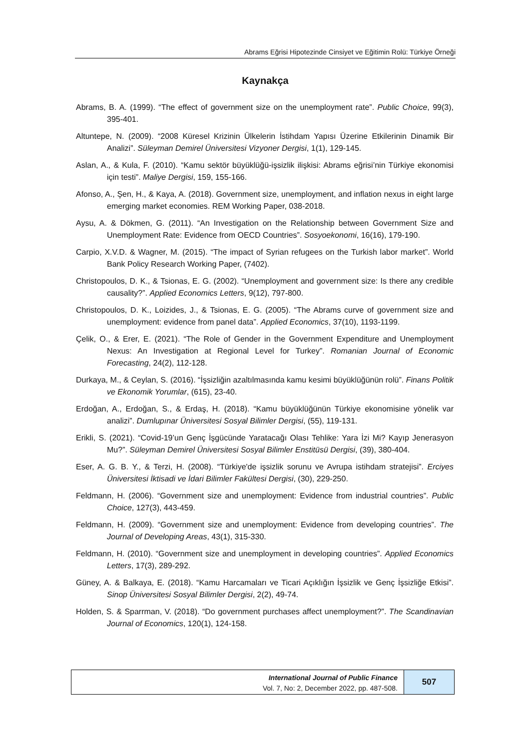Abrams Eğrisi Hipotezinde Cinsiyet ve Eğitimin Rolü: Türkiye Örneği
Kaynakça
Abrams, B. A. (1999). “The effect of government size on the unemployment rate”. Public Choice, 99(3), 395-401.
Altuntepe, N. (2009). “2008 Küresel Krizinin Ülkelerin İstihdam Yapısı Üzerine Etkilerinin Dinamik Bir Analizi”. Süleyman Demirel Üniversitesi Vizyoner Dergisi, 1(1), 129-145.
Aslan, A., & Kula, F. (2010). “Kamu sektör büyüklüğü-işsizlik ilişkisi: Abrams eğrisi’nin Türkiye ekonomisi için testi”. Maliye Dergisi, 159, 155-166.
Afonso, A., Şen, H., & Kaya, A. (2018). Government size, unemployment, and inflation nexus in eight large emerging market economies. REM Working Paper, 038-2018.
Aysu, A. & Dökmen, G. (2011). “An Investigation on the Relationship between Government Size and Unemployment Rate: Evidence from OECD Countries”. Sosyoekonomi, 16(16), 179-190.
Carpio, X.V.D. & Wagner, M. (2015). “The impact of Syrian refugees on the Turkish labor market”. World Bank Policy Research Working Paper, (7402).
Christopoulos, D. K., & Tsionas, E. G. (2002). “Unemployment and government size: Is there any credible causality?”. Applied Economics Letters, 9(12), 797-800.
Christopoulos, D. K., Loizides, J., & Tsionas, E. G. (2005). “The Abrams curve of government size and unemployment: evidence from panel data”. Applied Economics, 37(10), 1193-1199.
Çelik, O., & Erer, E. (2021). “The Role of Gender in the Government Expenditure and Unemployment Nexus: An Investigation at Regional Level for Turkey”. Romanian Journal of Economic Forecasting, 24(2), 112-128.
Durkaya, M., & Ceylan, S. (2016). “İşsizliğin azaltılmasında kamu kesimi büyüklüğünün rolü”. Finans Politik ve Ekonomik Yorumlar, (615), 23-40.
Erdoğan, A., Erdoğan, S., & Erdaş, H. (2018). “Kamu büyüklüğünün Türkiye ekonomisine yönelik var analizi”. Dumlupınar Üniversitesi Sosyal Bilimler Dergisi, (55), 119-131.
Erikli, S. (2021). “Covid-19’un Genç İşgücünde Yaratacağı Olası Tehlike: Yara İzi Mi? Kayıp Jenerasyon Mu?”. Süleyman Demirel Üniversitesi Sosyal Bilimler Enstitüsü Dergisi, (39), 380-404.
Eser, A. G. B. Y., & Terzi, H. (2008). “Türkiye'de işsizlik sorunu ve Avrupa istihdam stratejisi”. Erciyes Üniversitesi İktisadi ve İdari Bilimler Fakültesi Dergisi, (30), 229-250.
Feldmann, H. (2006). “Government size and unemployment: Evidence from industrial countries”. Public Choice, 127(3), 443-459.
Feldmann, H. (2009). “Government size and unemployment: Evidence from developing countries”. The Journal of Developing Areas, 43(1), 315-330.
Feldmann, H. (2010). “Government size and unemployment in developing countries”. Applied Economics Letters, 17(3), 289-292.
Güney, A. & Balkaya, E. (2018). “Kamu Harcamaları ve Ticari Açıklığın İşsizlik ve Genç İşsizliğe Etkisi”. Sinop Üniversitesi Sosyal Bilimler Dergisi, 2(2), 49-74.
Holden, S. & Sparrman, V. (2018). “Do government purchases affect unemployment?”. The Scandinavian Journal of Economics, 120(1), 124-158.
International Journal of Public Finance
Vol. 7, No: 2, December 2022, pp. 487-508.
507